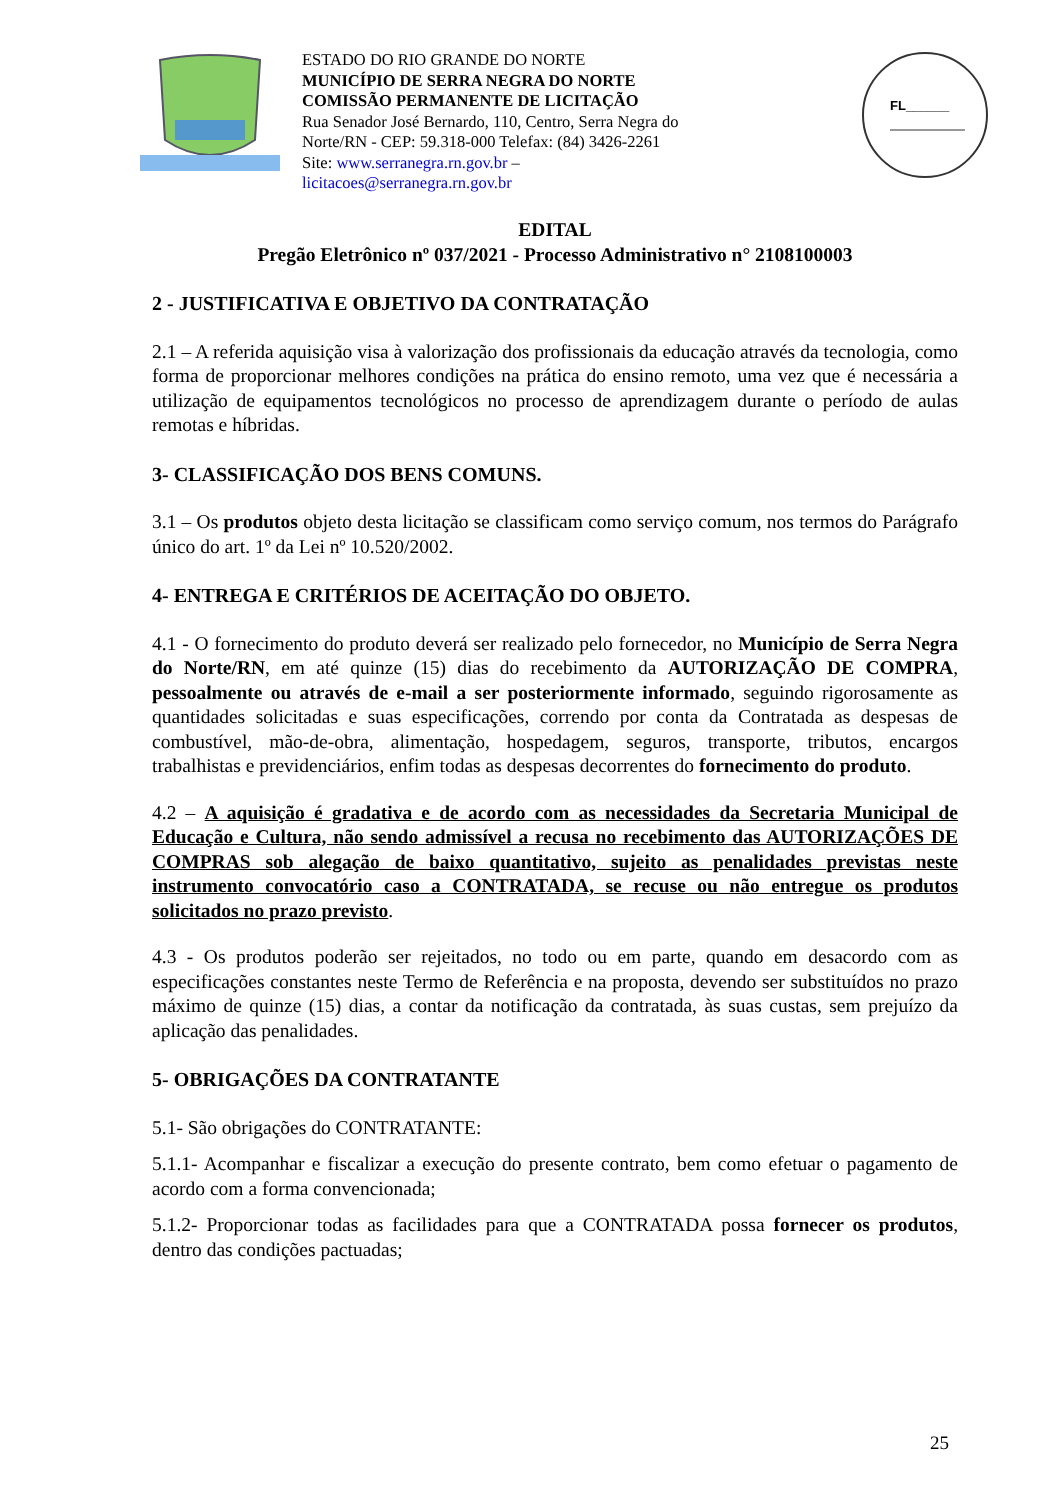ESTADO DO RIO GRANDE DO NORTE
MUNICÍPIO DE SERRA NEGRA DO NORTE
COMISSÃO PERMANENTE DE LICITAÇÃO
Rua Senador José Bernardo, 110, Centro, Serra Negra do Norte/RN - CEP: 59.318-000 Telefax: (84) 3426-2261
Site: www.serranegra.rn.gov.br –
licitacoes@serranegra.rn.gov.br
FL______
EDITAL
Pregão Eletrônico nº 037/2021 - Processo Administrativo n° 2108100003
2 - JUSTIFICATIVA E OBJETIVO DA CONTRATAÇÃO
2.1 – A referida aquisição visa à valorização dos profissionais da educação através da tecnologia, como forma de proporcionar melhores condições na prática do ensino remoto, uma vez que é necessária a utilização de equipamentos tecnológicos no processo de aprendizagem durante o período de aulas remotas e híbridas.
3- CLASSIFICAÇÃO DOS BENS COMUNS.
3.1 – Os produtos objeto desta licitação se classificam como serviço comum, nos termos do Parágrafo único do art. 1º da Lei nº 10.520/2002.
4- ENTREGA E CRITÉRIOS DE ACEITAÇÃO DO OBJETO.
4.1 - O fornecimento do produto deverá ser realizado pelo fornecedor, no Município de Serra Negra do Norte/RN, em até quinze (15) dias do recebimento da AUTORIZAÇÃO DE COMPRA, pessoalmente ou através de e-mail a ser posteriormente informado, seguindo rigorosamente as quantidades solicitadas e suas especificações, correndo por conta da Contratada as despesas de combustível, mão-de-obra, alimentação, hospedagem, seguros, transporte, tributos, encargos trabalhistas e previdenciários, enfim todas as despesas decorrentes do fornecimento do produto.
4.2 – A aquisição é gradativa e de acordo com as necessidades da Secretaria Municipal de Educação e Cultura, não sendo admissível a recusa no recebimento das AUTORIZAÇÕES DE COMPRAS sob alegação de baixo quantitativo, sujeito as penalidades previstas neste instrumento convocatório caso a CONTRATADA, se recuse ou não entregue os produtos solicitados no prazo previsto.
4.3 - Os produtos poderão ser rejeitados, no todo ou em parte, quando em desacordo com as especificações constantes neste Termo de Referência e na proposta, devendo ser substituídos no prazo máximo de quinze (15) dias, a contar da notificação da contratada, às suas custas, sem prejuízo da aplicação das penalidades.
5- OBRIGAÇÕES DA CONTRATANTE
5.1- São obrigações do CONTRATANTE:
5.1.1- Acompanhar e fiscalizar a execução do presente contrato, bem como efetuar o pagamento de acordo com a forma convencionada;
5.1.2- Proporcionar todas as facilidades para que a CONTRATADA possa fornecer os produtos, dentro das condições pactuadas;
25